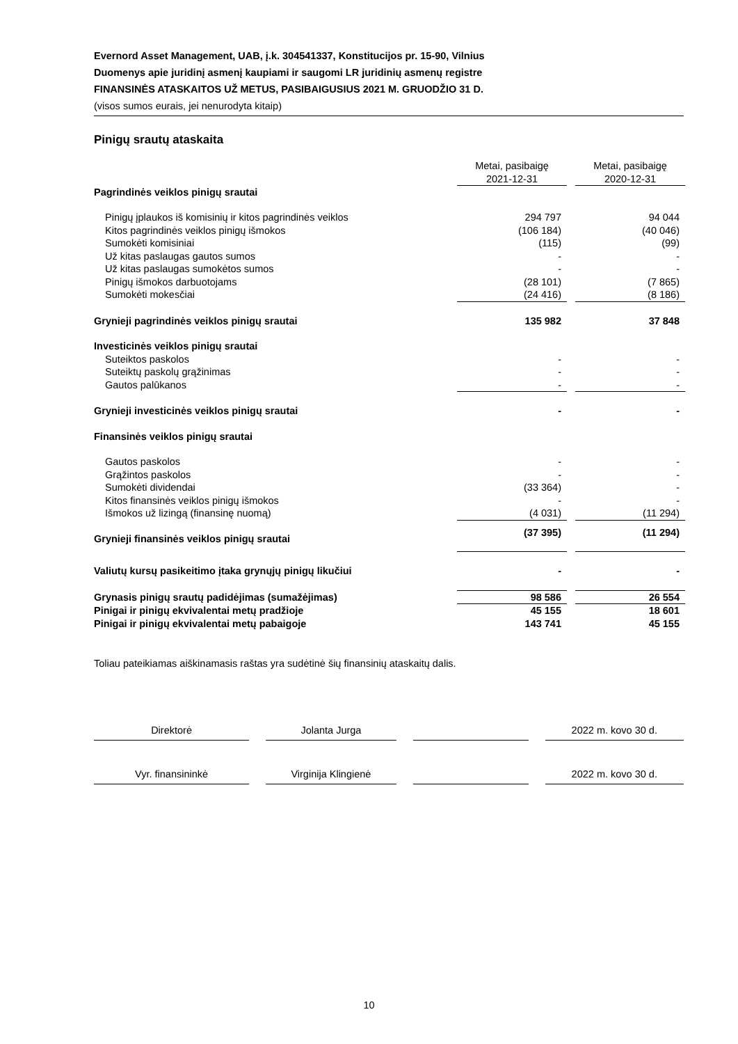Evernord Asset Management, UAB, į.k. 304541337, Konstitucijos pr. 15-90, Vilnius
Duomenys apie juridinį asmenį kaupiami ir saugomi LR juridinių asmenų registre
FINANSINĖS ATASKAITOS UŽ METUS, PASIBAIGUSIUS 2021 M. GRUODŽIO 31 D.
(visos sumos eurais, jei nenurodyta kitaip)
Pinigų srautų ataskaita
| | Metai, pasibaigę 2021-12-31 | | Metai, pasibaigę 2020-12-31 |
| Pagrindinės veiklos pinigų srautai | | | |
| Pinigų įplaukos iš komisinių ir kitos pagrindinės veiklos | 294 797 | | 94 044 |
| Kitos pagrindinės veiklos pinigų išmokos | (106 184) | | (40 046) |
| Sumokėti komisiniai | (115) | | (99) |
| Už kitas paslaugas gautos sumos | - | | - |
| Už kitas paslaugas sumokėtos sumos | - | | - |
| Pinigų išmokos darbuotojams | (28 101) | | (7 865) |
| Sumokėti mokesčiai | (24 416) | | (8 186) |
| Grynieji pagrindinės veiklos pinigų srautai | 135 982 | | 37 848 |
| Investicinės veiklos pinigų srautai | | | |
| Suteiktos paskolos | - | | - |
| Suteiktų paskolų grąžinimas | - | | - |
| Gautos palūkanos | - | | - |
| Grynieji investicinės veiklos pinigų srautai | - | | - |
| Finansinės veiklos pinigų srautai | | | |
| Gautos paskolos | - | | - |
| Grąžintos paskolos | - | | - |
| Sumokėti dividendai | (33 364) | | - |
| Kitos finansinės veiklos pinigų išmokos | - | | - |
| Išmokos už lizingą (finansinę nuomą) | (4 031) | | (11 294) |
| Grynieji finansinės veiklos pinigų srautai | (37 395) | | (11 294) |
| Valiutų kursų pasikeitimo įtaka grynųjų pinigų likučiui | - | | - |
| Grynasis pinigų srautų padidėjimas (sumažėjimas) | 98 586 | | 26 554 |
| Pinigai ir pinigų ekvivalentai metų pradžioje | 45 155 | | 18 601 |
| Pinigai ir pinigų ekvivalentai metų pabaigoje | 143 741 | | 45 155 |
Toliau pateikiamas aiškinamasis raštas yra sudėtinė šių finansinių ataskaitų dalis.
Direktorė Jolanta Jurga 2022 m. kovo 30 d.
Vyr. finansininkė Virginija Klingienė 2022 m. kovo 30 d.
10